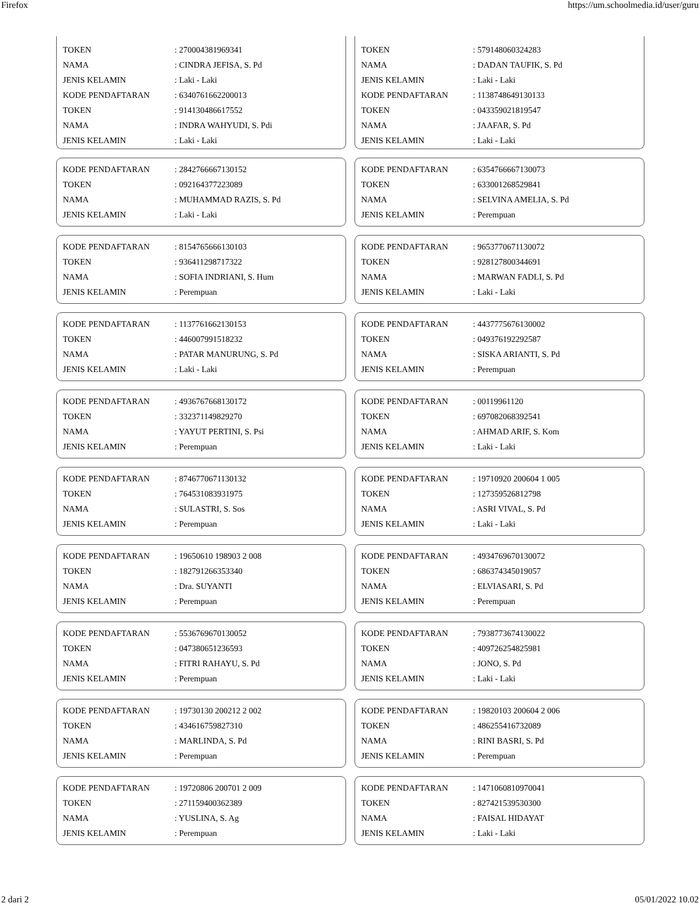Firefox https://um.schoolmedia.id/user/guru
| TOKEN | : 270004381969341 |
| NAMA | : CINDRA JEFISA, S. Pd |
| JENIS KELAMIN | : Laki - Laki |
| KODE PENDAFTARAN | : 6340761662200013 |
| TOKEN | : 914130486617552 |
| NAMA | : INDRA WAHYUDI, S. Pdi |
| JENIS KELAMIN | : Laki - Laki |
| TOKEN | : 579148060324283 |
| NAMA | : DADAN TAUFIK, S. Pd |
| JENIS KELAMIN | : Laki - Laki |
| KODE PENDAFTARAN | : 1138748649130133 |
| TOKEN | : 043359021819547 |
| NAMA | : JAAFAR, S. Pd |
| JENIS KELAMIN | : Laki - Laki |
| KODE PENDAFTARAN | : 2842766667130152 |
| TOKEN | : 092164377223089 |
| NAMA | : MUHAMMAD RAZIS, S. Pd |
| JENIS KELAMIN | : Laki - Laki |
| KODE PENDAFTARAN | : 6354766667130073 |
| TOKEN | : 633001268529841 |
| NAMA | : SELVINA AMELIA, S. Pd |
| JENIS KELAMIN | : Perempuan |
| KODE PENDAFTARAN | : 8154765666130103 |
| TOKEN | : 936411298717322 |
| NAMA | : SOFIA INDRIANI, S. Hum |
| JENIS KELAMIN | : Perempuan |
| KODE PENDAFTARAN | : 9653770671130072 |
| TOKEN | : 928127800344691 |
| NAMA | : MARWAN FADLI, S. Pd |
| JENIS KELAMIN | : Laki - Laki |
| KODE PENDAFTARAN | : 1137761662130153 |
| TOKEN | : 446007991518232 |
| NAMA | : PATAR MANURUNG, S. Pd |
| JENIS KELAMIN | : Laki - Laki |
| KODE PENDAFTARAN | : 4437775676130002 |
| TOKEN | : 049376192292587 |
| NAMA | : SISKA ARIANTI, S. Pd |
| JENIS KELAMIN | : Perempuan |
| KODE PENDAFTARAN | : 4936767668130172 |
| TOKEN | : 332371149829270 |
| NAMA | : YAYUT PERTINI, S. Psi |
| JENIS KELAMIN | : Perempuan |
| KODE PENDAFTARAN | : 00119961120 |
| TOKEN | : 697082068392541 |
| NAMA | : AHMAD ARIF, S. Kom |
| JENIS KELAMIN | : Laki - Laki |
| KODE PENDAFTARAN | : 8746770671130132 |
| TOKEN | : 764531083931975 |
| NAMA | : SULASTRI, S. Sos |
| JENIS KELAMIN | : Perempuan |
| KODE PENDAFTARAN | : 19710920 200604 1 005 |
| TOKEN | : 127359526812798 |
| NAMA | : ASRI VIVAL, S. Pd |
| JENIS KELAMIN | : Laki - Laki |
| KODE PENDAFTARAN | : 19650610 198903 2 008 |
| TOKEN | : 182791266353340 |
| NAMA | : Dra. SUYANTI |
| JENIS KELAMIN | : Perempuan |
| KODE PENDAFTARAN | : 4934769670130072 |
| TOKEN | : 686374345019057 |
| NAMA | : ELVIASARI, S. Pd |
| JENIS KELAMIN | : Perempuan |
| KODE PENDAFTARAN | : 5536769670130052 |
| TOKEN | : 047380651236593 |
| NAMA | : FITRI RAHAYU, S. Pd |
| JENIS KELAMIN | : Perempuan |
| KODE PENDAFTARAN | : 7938773674130022 |
| TOKEN | : 409726254825981 |
| NAMA | : JONO, S. Pd |
| JENIS KELAMIN | : Laki - Laki |
| KODE PENDAFTARAN | : 19730130 200212 2 002 |
| TOKEN | : 434616759827310 |
| NAMA | : MARLINDA, S. Pd |
| JENIS KELAMIN | : Perempuan |
| KODE PENDAFTARAN | : 19820103 200604 2 006 |
| TOKEN | : 486255416732089 |
| NAMA | : RINI BASRI, S. Pd |
| JENIS KELAMIN | : Perempuan |
| KODE PENDAFTARAN | : 19720806 200701 2 009 |
| TOKEN | : 271159400362389 |
| NAMA | : YUSLINA, S. Ag |
| JENIS KELAMIN | : Perempuan |
| KODE PENDAFTARAN | : 1471060810970041 |
| TOKEN | : 827421539530300 |
| NAMA | : FAISAL HIDAYAT |
| JENIS KELAMIN | : Laki - Laki |
2 dari 2 05/01/2022 10.02